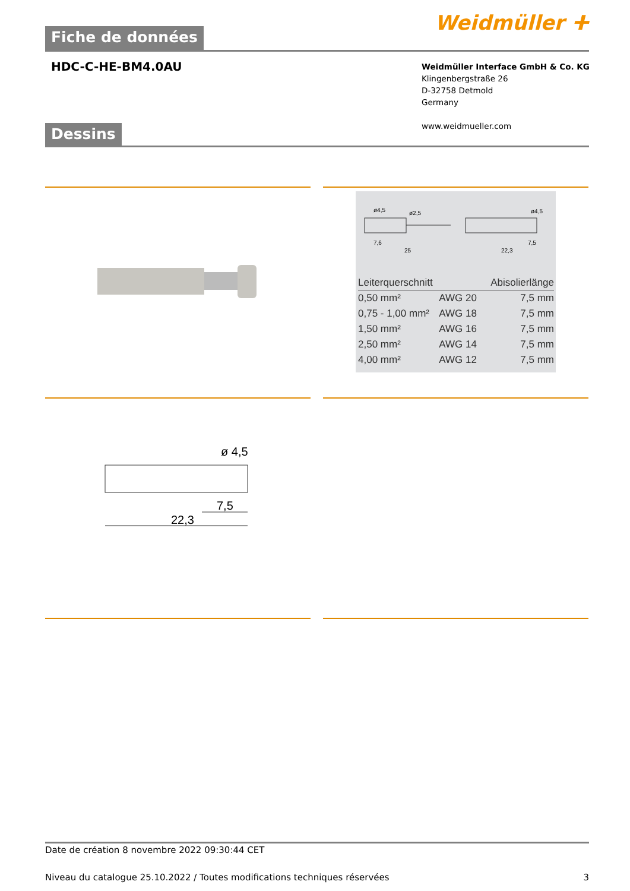Fiche de données
Weidmüller ⵜ
HDC-C-HE-BM4.0AU
Weidmüller Interface GmbH & Co. KG
Klingenbergstraße 26
D-32758 Detmold
Germany
www.weidmueller.com
Dessins
ø4,5
ø2,5
ø4,5
7,6
25
22,3
7,5
| Leiterquerschnitt | | Abisolierlänge |
| --- | --- | --- |
| 0,50 mm² | AWG 20 | 7,5 mm |
| 0,75 - 1,00 mm² | AWG 18 | 7,5 mm |
| 1,50 mm² | AWG 16 | 7,5 mm |
| 2,50 mm² | AWG 14 | 7,5 mm |
| 4,00 mm² | AWG 12 | 7,5 mm |
ø 4,5
7,5
22,3
Date de création 8 novembre 2022 09:30:44 CET
Niveau du catalogue 25.10.2022 / Toutes modifications techniques réservées 3